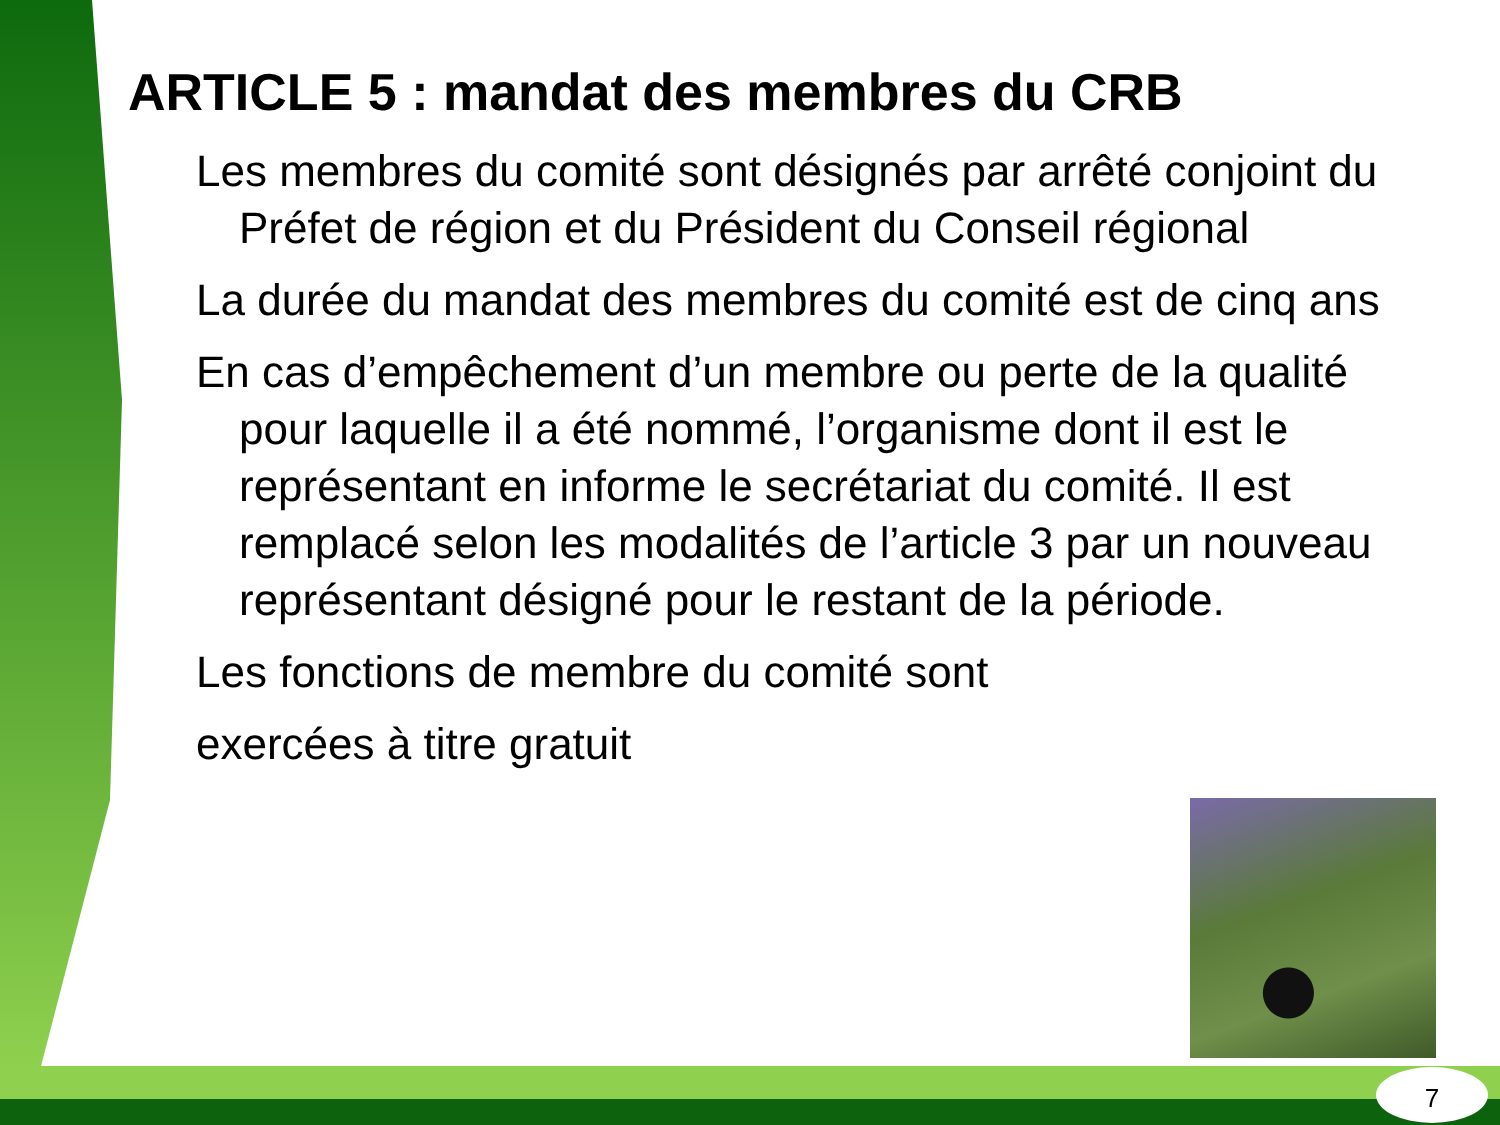ARTICLE 5 : mandat des membres du CRB
Les membres du comité sont désignés par arrêté conjoint du Préfet de région et du Président du Conseil régional
La durée du mandat des membres du comité est de cinq ans
En cas d’empêchement d’un membre ou perte de la qualité pour laquelle il a été nommé, l’organisme dont il est le représentant en informe le secrétariat du comité. Il est remplacé selon les modalités de l’article 3 par un nouveau représentant désigné pour le restant de la période.
Les fonctions de membre du comité sont
exercées à titre gratuit
7